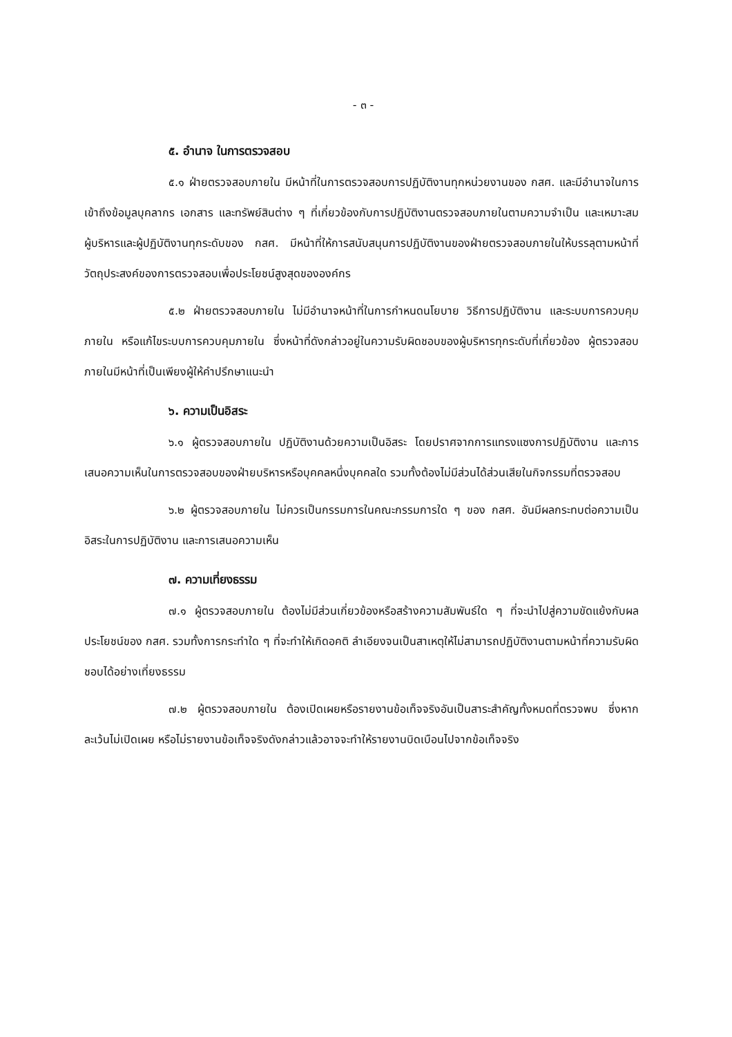- ๓ -
๕. อำนาจ ในการตรวจสอบ
๕.๑ ฝ่ายตรวจสอบภายใน มีหน้าที่ในการตรวจสอบการปฏิบัติงานทุกหน่วยงานของ กสศ. และมีอำนาจในการเข้าถึงข้อมูลบุคลากร เอกสาร และทรัพย์สินต่าง ๆ ที่เกี่ยวข้องกับการปฏิบัติงานตรวจสอบภายในตามความจำเป็น และเหมาะสม ผู้บริหารและผู้ปฏิบัติงานทุกระดับของ กสศ. มีหน้าที่ให้การสนับสนุนการปฏิบัติงานของฝ่ายตรวจสอบภายในให้บรรลุตามหน้าที่ วัตถุประสงค์ของการตรวจสอบเพื่อประโยชน์สูงสุดขององค์กร
๕.๒ ฝ่ายตรวจสอบภายใน ไม่มีอำนาจหน้าที่ในการกำหนดนโยบาย วิธีการปฏิบัติงาน และระบบการควบคุมภายใน หรือแก้ไขระบบการควบคุมภายใน ซึ่งหน้าที่ดังกล่าวอยู่ในความรับผิดชอบของผู้บริหารทุกระดับที่เกี่ยวข้อง ผู้ตรวจสอบภายในมีหน้าที่เป็นเพียงผู้ให้คำปรึกษาแนะนำ
๖. ความเป็นอิสระ
๖.๑ ผู้ตรวจสอบภายใน ปฏิบัติงานด้วยความเป็นอิสระ โดยปราศจากการแทรงแซงการปฏิบัติงาน และการเสนอความเห็นในการตรวจสอบของฝ่ายบริหารหรือบุคคลหนึ่งบุคคลใด รวมทั้งต้องไม่มีส่วนได้ส่วนเสียในกิจกรรมที่ตรวจสอบ
๖.๒ ผู้ตรวจสอบภายใน ไม่ควรเป็นกรรมการในคณะกรรมการใด ๆ ของ กสศ. อันมีผลกระทบต่อความเป็นอิสระในการปฏิบัติงาน และการเสนอความเห็น
๗. ความเที่ยงธรรม
๗.๑ ผู้ตรวจสอบภายใน ต้องไม่มีส่วนเกี่ยวข้องหรือสร้างความสัมพันธ์ใด ๆ ที่จะนำไปสู่ความขัดแย้งกับผลประโยชน์ของ กสศ. รวมทั้งการกระทำใด ๆ ที่จะทำให้เกิดอคติ ลำเอียงจนเป็นสาเหตุให้ไม่สามารถปฏิบัติงานตามหน้าที่ความรับผิดชอบได้อย่างเที่ยงธรรม
๗.๒ ผู้ตรวจสอบภายใน ต้องเปิดเผยหรือรายงานข้อเท็จจริงอันเป็นสาระสำคัญทั้งหมดที่ตรวจพบ ซึ่งหากละเว้นไม่เปิดเผย หรือไม่รายงานข้อเท็จจริงดังกล่าวแล้วอาจจะทำให้รายงานบิดเบือนไปจากข้อเท็จจริง